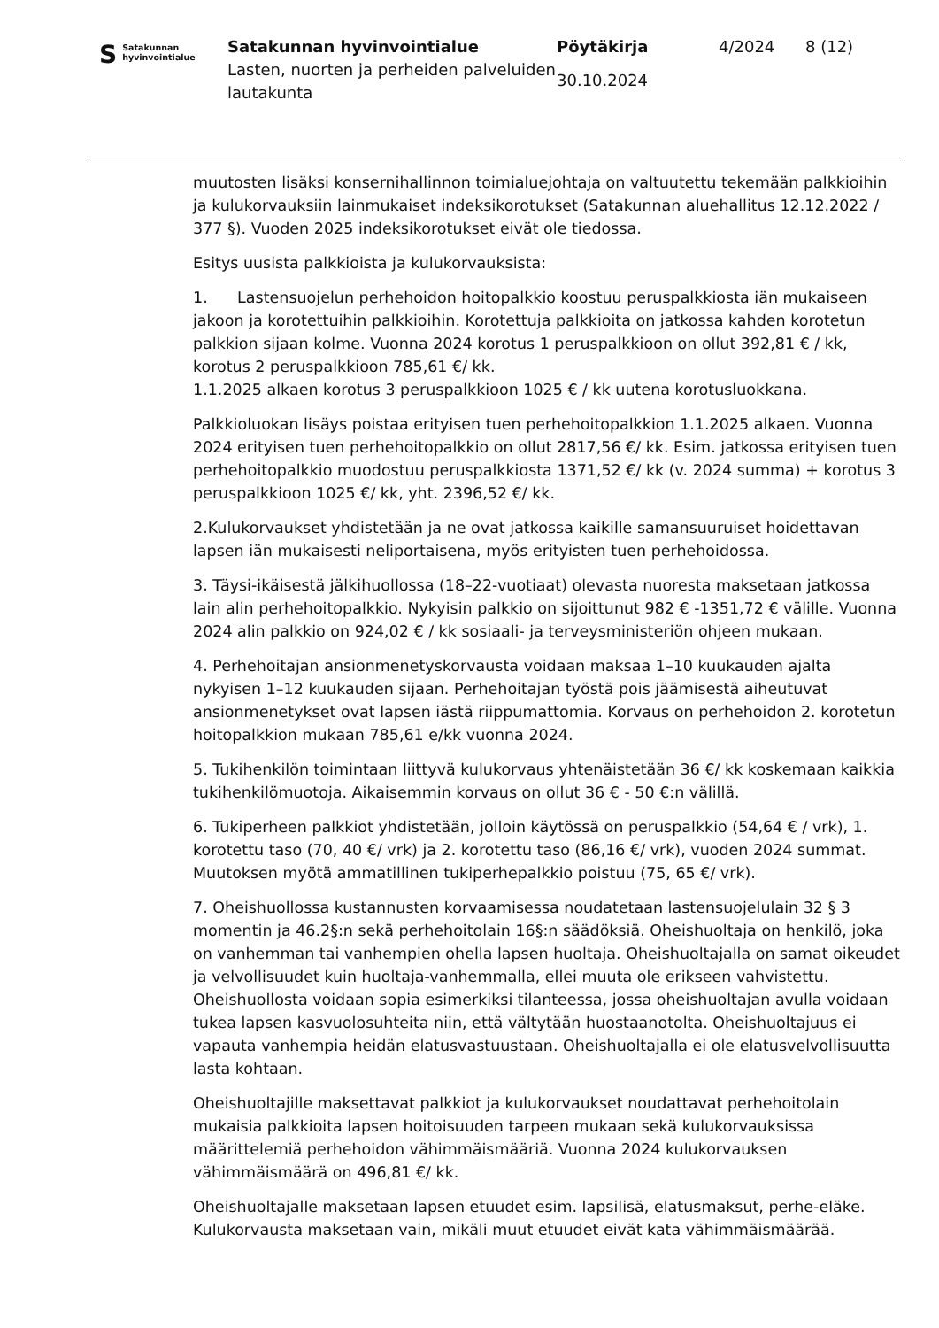S Satakunnan
hyvinvointialue
Satakunnan hyvinvointialue
Lasten, nuorten ja perheiden palveluiden lautakunta
Pöytäkirja
30.10.2024
4/2024 8 (12)
muutosten lisäksi konsernihallinnon toimialuejohtaja on valtuutettu tekemään palkkioihin ja kulukorvauksiin lainmukaiset indeksikorotukset (Satakunnan aluehallitus 12.12.2022 / 377 §). Vuoden 2025 indeksikorotukset eivät ole tiedossa.
Esitys uusista palkkioista ja kulukorvauksista:
1. Lastensuojelun perhehoidon hoitopalkkio koostuu peruspalkkiosta iän mukaiseen jakoon ja korotettuihin palkkioihin. Korotettuja palkkioita on jatkossa kahden korotetun palkkion sijaan kolme. Vuonna 2024 korotus 1 peruspalkkioon on ollut 392,81 € / kk, korotus 2 peruspalkkioon 785,61 €/ kk.
1.1.2025 alkaen korotus 3 peruspalkkioon 1025 € / kk uutena korotusluokkana.
Palkkioluokan lisäys poistaa erityisen tuen perhehoitopalkkion 1.1.2025 alkaen. Vuonna 2024 erityisen tuen perhehoitopalkkio on ollut 2817,56 €/ kk. Esim. jatkossa erityisen tuen perhehoitopalkkio muodostuu peruspalkkiosta 1371,52 €/ kk (v. 2024 summa) + korotus 3 peruspalkkioon 1025 €/ kk, yht. 2396,52 €/ kk.
2.Kulukorvaukset yhdistetään ja ne ovat jatkossa kaikille samansuuruiset hoidettavan lapsen iän mukaisesti neliportaisena, myös erityisten tuen perhehoidossa.
3. Täysi-ikäisestä jälkihuollossa (18–22-vuotiaat) olevasta nuoresta maksetaan jatkossa lain alin perhehoitopalkkio. Nykyisin palkkio on sijoittunut 982 € -1351,72 € välille. Vuonna 2024 alin palkkio on 924,02 € / kk sosiaali- ja terveysministeriön ohjeen mukaan.
4. Perhehoitajan ansionmenetyskorvausta voidaan maksaa 1–10 kuukauden ajalta nykyisen 1–12 kuukauden sijaan. Perhehoitajan työstä pois jäämisestä aiheutuvat ansionmenetykset ovat lapsen iästä riippumattomia. Korvaus on perhehoidon 2. korotetun hoitopalkkion mukaan 785,61 e/kk vuonna 2024.
5. Tukihenkilön toimintaan liittyvä kulukorvaus yhtenäistetään 36 €/ kk koskemaan kaikkia tukihenkilömuotoja. Aikaisemmin korvaus on ollut 36 € - 50 €:n välillä.
6. Tukiperheen palkkiot yhdistetään, jolloin käytössä on peruspalkkio (54,64 € / vrk), 1. korotettu taso (70, 40 €/ vrk) ja 2. korotettu taso (86,16 €/ vrk), vuoden 2024 summat. Muutoksen myötä ammatillinen tukiperhepalkkio poistuu (75, 65 €/ vrk).
7. Oheishuollossa kustannusten korvaamisessa noudatetaan lastensuojelulain 32 § 3 momentin ja 46.2§:n sekä perhehoitolain 16§:n säädöksiä. Oheishuoltaja on henkilö, joka on vanhemman tai vanhempien ohella lapsen huoltaja. Oheishuoltajalla on samat oikeudet ja velvollisuudet kuin huoltaja-vanhemmalla, ellei muuta ole erikseen vahvistettu. Oheishuollosta voidaan sopia esimerkiksi tilanteessa, jossa oheishuoltajan avulla voidaan tukea lapsen kasvuolosuhteita niin, että vältytään huostaanotolta. Oheishuoltajuus ei vapauta vanhempia heidän elatusvastuustaan. Oheishuoltajalla ei ole elatusvelvollisuutta lasta kohtaan.
Oheishuoltajille maksettavat palkkiot ja kulukorvaukset noudattavat perhehoitolain mukaisia palkkioita lapsen hoitoisuuden tarpeen mukaan sekä kulukorvauksissa määrittelemiä perhehoidon vähimmäismääriä. Vuonna 2024 kulukorvauksen vähimmäismäärä on 496,81 €/ kk.
Oheishuoltajalle maksetaan lapsen etuudet esim. lapsilisä, elatusmaksut, perhe-eläke. Kulukorvausta maksetaan vain, mikäli muut etuudet eivät kata vähimmäismäärää.